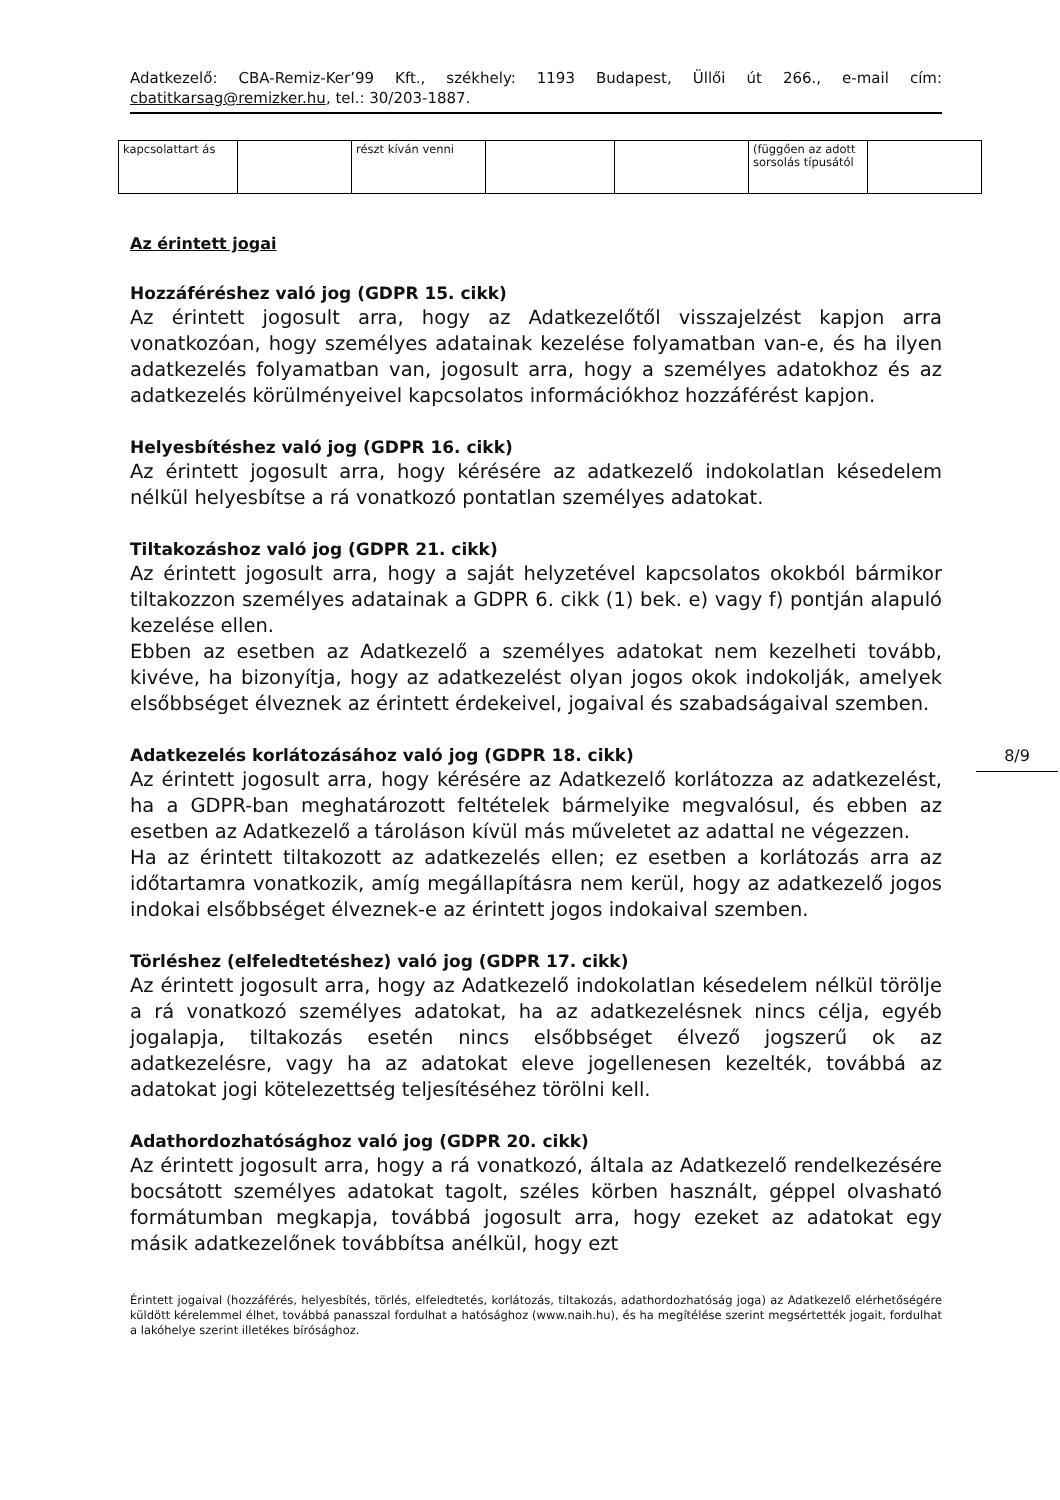Adatkezelő: CBA-Remiz-Ker’99 Kft., székhely: 1193 Budapest, Üllői út 266., e-mail cím: cbatitkarsag@remizker.hu, tel.: 30/203-1887.
| kapcsolattart ás | | részt kíván venni | | | (függően az adott sorsolás típusától | |
Az érintett jogai
Hozzáféréshez való jog (GDPR 15. cikk)
Az érintett jogosult arra, hogy az Adatkezelőtől visszajelzést kapjon arra vonatkozóan, hogy személyes adatainak kezelése folyamatban van-e, és ha ilyen adatkezelés folyamatban van, jogosult arra, hogy a személyes adatokhoz és az adatkezelés körülményeivel kapcsolatos információkhoz hozzáférést kapjon.
Helyesbítéshez való jog (GDPR 16. cikk)
Az érintett jogosult arra, hogy kérésére az adatkezelő indokolatlan késedelem nélkül helyesbítse a rá vonatkozó pontatlan személyes adatokat.
Tiltakozáshoz való jog (GDPR 21. cikk)
Az érintett jogosult arra, hogy a saját helyzetével kapcsolatos okokból bármikor tiltakozzon személyes adatainak a GDPR 6. cikk (1) bek. e) vagy f) pontján alapuló kezelése ellen.
Ebben az esetben az Adatkezelő a személyes adatokat nem kezelheti tovább, kivéve, ha bizonyítja, hogy az adatkezelést olyan jogos okok indokolják, amelyek elsőbbséget élveznek az érintett érdekeivel, jogaival és szabadságaival szemben.
Adatkezelés korlátozásához való jog (GDPR 18. cikk)
Az érintett jogosult arra, hogy kérésére az Adatkezelő korlátozza az adatkezelést, ha a GDPR-ban meghatározott feltételek bármelyike megvalósul, és ebben az esetben az Adatkezelő a tároláson kívül más műveletet az adattal ne végezzen.
Ha az érintett tiltakozott az adatkezelés ellen; ez esetben a korlátozás arra az időtartamra vonatkozik, amíg megállapításra nem kerül, hogy az adatkezelő jogos indokai elsőbbséget élveznek-e az érintett jogos indokaival szemben.
Törléshez (elfeledtetéshez) való jog (GDPR 17. cikk)
Az érintett jogosult arra, hogy az Adatkezelő indokolatlan késedelem nélkül törölje a rá vonatkozó személyes adatokat, ha az adatkezelésnek nincs célja, egyéb jogalapja, tiltakozás esetén nincs elsőbbséget élvező jogszerű ok az adatkezelésre, vagy ha az adatokat eleve jogellenesen kezelték, továbbá az adatokat jogi kötelezettség teljesítéséhez törölni kell.
Adathordozhatósághoz való jog (GDPR 20. cikk)
Az érintett jogosult arra, hogy a rá vonatkozó, általa az Adatkezelő rendelkezésére bocsátott személyes adatokat tagolt, széles körben használt, géppel olvasható formátumban megkapja, továbbá jogosult arra, hogy ezeket az adatokat egy másik adatkezelőnek továbbítsa anélkül, hogy ezt
Érintett jogaival (hozzáférés, helyesbítés, törlés, elfeledtetés, korlátozás, tiltakozás, adathordozhatóság joga) az Adatkezelő elérhetőségére küldött kérelemmel élhet, továbbá panasszal fordulhat a hatósághoz (www.naih.hu), és ha megítélése szerint megsértették jogait, fordulhat a lakóhelye szerint illetékes bírósághoz.
8/9